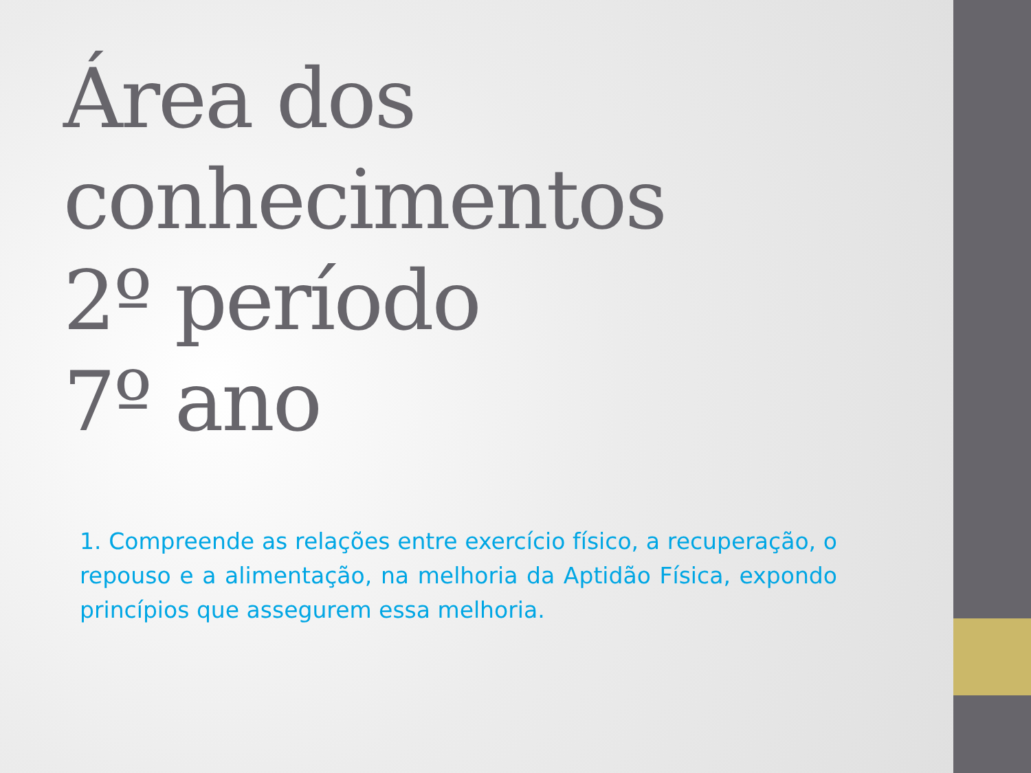Área dos conhecimentos
2º período
7º ano
1. Compreende as relações entre exercício físico, a recuperação, o repouso e a alimentação, na melhoria da Aptidão Física, expondo princípios que assegurem essa melhoria.